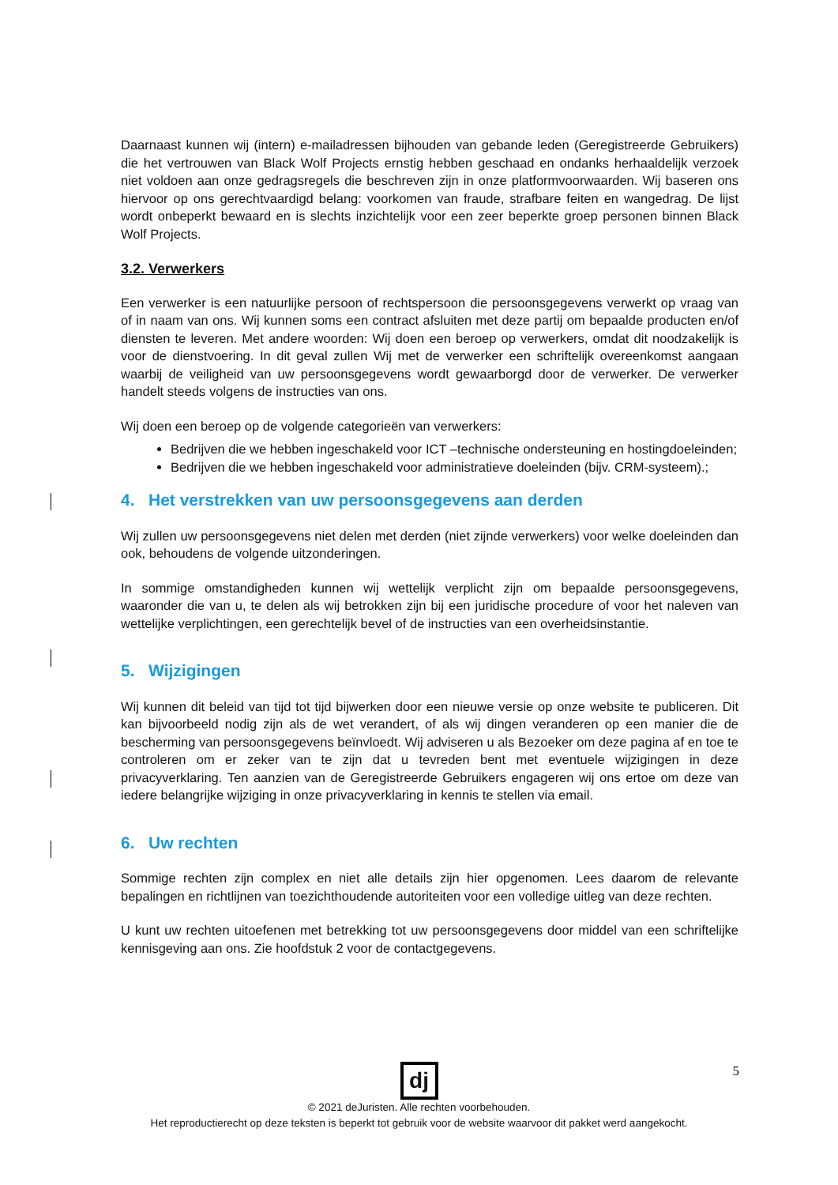Daarnaast kunnen wij (intern) e-mailadressen bijhouden van gebande leden (Geregistreerde Gebruikers) die het vertrouwen van Black Wolf Projects ernstig hebben geschaad en ondanks herhaaldelijk verzoek niet voldoen aan onze gedragsregels die beschreven zijn in onze platformvoorwaarden. Wij baseren ons hiervoor op ons gerechtvaardigd belang: voorkomen van fraude, strafbare feiten en wangedrag. De lijst wordt onbeperkt bewaard en is slechts inzichtelijk voor een zeer beperkte groep personen binnen Black Wolf Projects.
3.2. Verwerkers
Een verwerker is een natuurlijke persoon of rechtspersoon die persoonsgegevens verwerkt op vraag van of in naam van ons. Wij kunnen soms een contract afsluiten met deze partij om bepaalde producten en/of diensten te leveren. Met andere woorden: Wij doen een beroep op verwerkers, omdat dit noodzakelijk is voor de dienstvoering. In dit geval zullen Wij met de verwerker een schriftelijk overeenkomst aangaan waarbij de veiligheid van uw persoonsgegevens wordt gewaarborgd door de verwerker. De verwerker handelt steeds volgens de instructies van ons.
Wij doen een beroep op de volgende categorieën van verwerkers:
Bedrijven die we hebben ingeschakeld voor ICT –technische ondersteuning en hostingdoeleinden;
Bedrijven die we hebben ingeschakeld voor administratieve doeleinden (bijv. CRM-systeem).;
4. Het verstrekken van uw persoonsgegevens aan derden
Wij zullen uw persoonsgegevens niet delen met derden (niet zijnde verwerkers) voor welke doeleinden dan ook, behoudens de volgende uitzonderingen.
In sommige omstandigheden kunnen wij wettelijk verplicht zijn om bepaalde persoonsgegevens, waaronder die van u, te delen als wij betrokken zijn bij een juridische procedure of voor het naleven van wettelijke verplichtingen, een gerechtelijk bevel of de instructies van een overheidsinstantie.
5. Wijzigingen
Wij kunnen dit beleid van tijd tot tijd bijwerken door een nieuwe versie op onze website te publiceren. Dit kan bijvoorbeeld nodig zijn als de wet verandert, of als wij dingen veranderen op een manier die de bescherming van persoonsgegevens beïnvloedt. Wij adviseren u als Bezoeker om deze pagina af en toe te controleren om er zeker van te zijn dat u tevreden bent met eventuele wijzigingen in deze privacyverklaring. Ten aanzien van de Geregistreerde Gebruikers engageren wij ons ertoe om deze van iedere belangrijke wijziging in onze privacyverklaring in kennis te stellen via email.
6. Uw rechten
Sommige rechten zijn complex en niet alle details zijn hier opgenomen. Lees daarom de relevante bepalingen en richtlijnen van toezichthoudende autoriteiten voor een volledige uitleg van deze rechten.
U kunt uw rechten uitoefenen met betrekking tot uw persoonsgegevens door middel van een schriftelijke kennisgeving aan ons. Zie hoofdstuk 2 voor de contactgegevens.
5
dj
© 2021 deJuristen. Alle rechten voorbehouden.
Het reproductierecht op deze teksten is beperkt tot gebruik voor de website waarvoor dit pakket werd aangekocht.